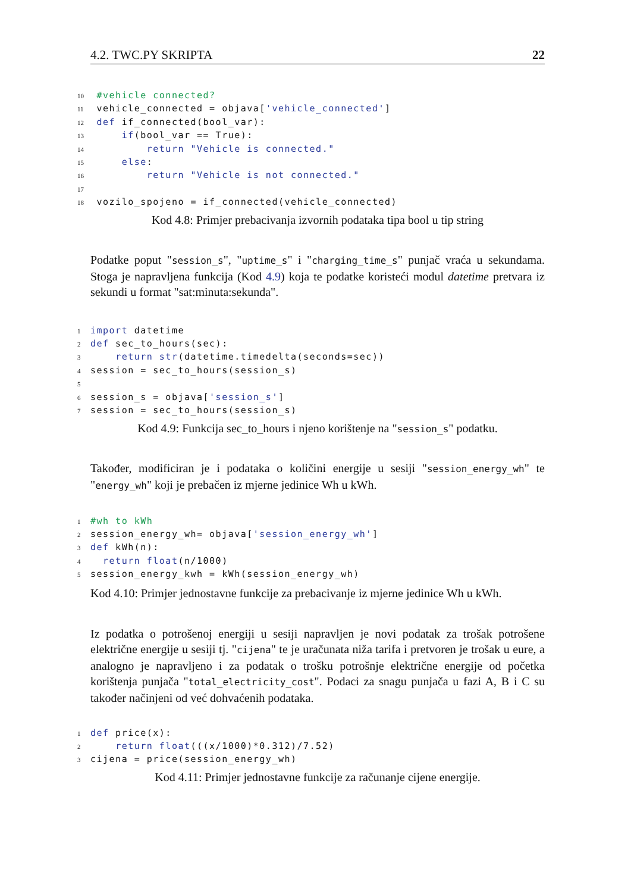4.2. TWC.PY SKRIPTA 22
10 #vehicle connected?
11 vehicle_connected = objava['vehicle_connected']
12 def if_connected(bool_var):
13     if(bool_var == True):
14         return "Vehicle is connected."
15     else:
16         return "Vehicle is not connected."
17
18 vozilo_spojeno = if_connected(vehicle_connected)
Kod 4.8: Primjer prebacivanja izvornih podataka tipa bool u tip string
Podatke poput "session_s", "uptime_s" i "charging_time_s" punjač vraća u sekundama. Stoga je napravljena funkcija (Kod 4.9) koja te podatke koristeći modul datetime pretvara iz sekundi u format "sat:minuta:sekunda".
1 import datetime
2 def sec_to_hours(sec):
3    return str(datetime.timedelta(seconds=sec))
4session = sec_to_hours(session_s)
5
6session_s = objava['session_s']
7session = sec_to_hours(session_s)
Kod 4.9: Funkcija sec_to_hours i njeno korištenje na "session_s" podatku.
Također, modificiran je i podataka o količini energije u sesiji "session_energy_wh" te "energy_wh" koji je prebačen iz mjerne jedinice Wh u kWh.
1#wh to kWh
2session_energy_wh= objava['session_energy_wh']
3 def kWh(n):
4  return float(n/1000)
5session_energy_kwh = kWh(session_energy_wh)
Kod 4.10: Primjer jednostavne funkcije za prebacivanje iz mjerne jedinice Wh u kWh.
Iz podatka o potrošenoj energiji u sesiji napravljen je novi podatak za trošak potrošene električne energije u sesiji tj. "cijena" te je uračunata niža tarifa i pretvoren je trošak u eure, a analogno je napravljeno i za podatak o trošku potrošnje električne energije od početka korištenja punjača "total_electricity_cost". Podaci za snagu punjača u fazi A, B i C su također načinjeni od već dohvaćenih podataka.
1 def price(x):
2    return float(((x/1000)*0.312)/7.52)
3cijena = price(session_energy_wh)
Kod 4.11: Primjer jednostavne funkcije za računanje cijene energije.